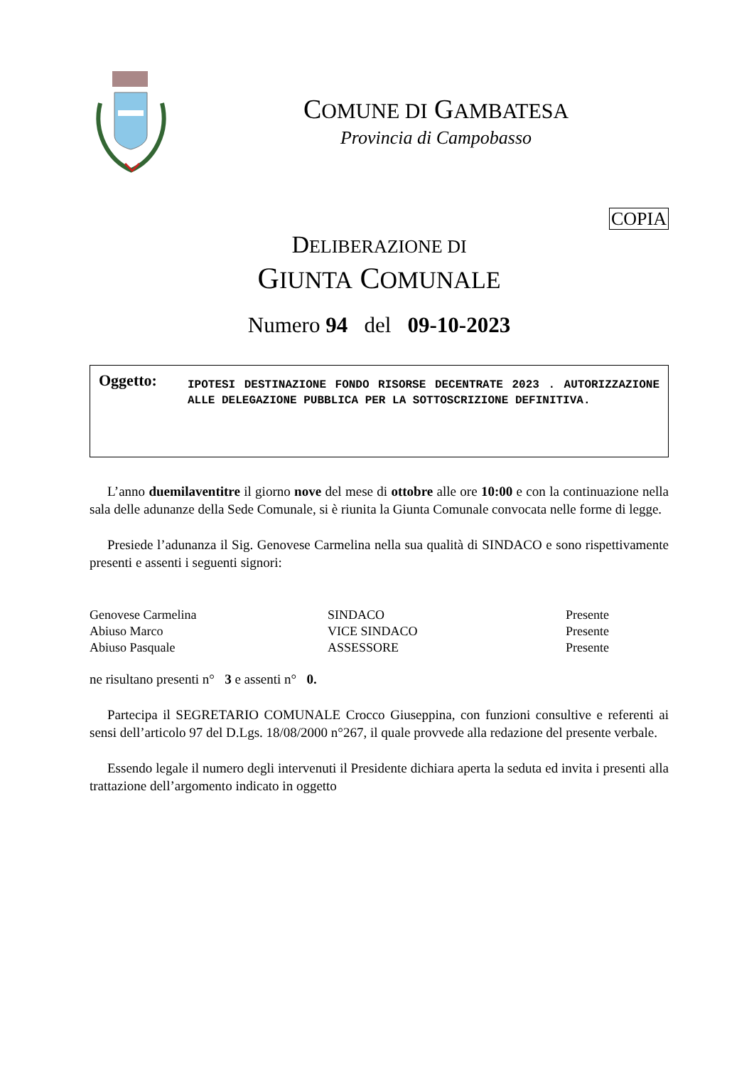COMUNE DI GAMBATESA
Provincia di Campobasso
COPIA
DELIBERAZIONE DI
GIUNTA COMUNALE
Numero 94 del 09-10-2023
Oggetto:
IPOTESI DESTINAZIONE FONDO RISORSE DECENTRATE 2023 . AUTORIZZAZIONE ALLE DELEGAZIONE PUBBLICA PER LA SOTTOSCRIZIONE DEFINITIVA.
L’anno duemilaventitre il giorno nove del mese di ottobre alle ore 10:00 e con la continuazione nella sala delle adunanze della Sede Comunale, si è riunita la Giunta Comunale convocata nelle forme di legge.
Presiede l’adunanza il Sig. Genovese Carmelina nella sua qualità di SINDACO e sono rispettivamente presenti e assenti i seguenti signori:
| Genovese Carmelina | SINDACO | Presente |
| Abiuso Marco | VICE SINDACO | Presente |
| Abiuso Pasquale | ASSESSORE | Presente |
ne risultano presenti n° 3 e assenti n° 0.
Partecipa il SEGRETARIO COMUNALE Crocco Giuseppina, con funzioni consultive e referenti ai sensi dell’articolo 97 del D.Lgs. 18/08/2000 n°267, il quale provvede alla redazione del presente verbale.
Essendo legale il numero degli intervenuti il Presidente dichiara aperta la seduta ed invita i presenti alla trattazione dell’argomento indicato in oggetto